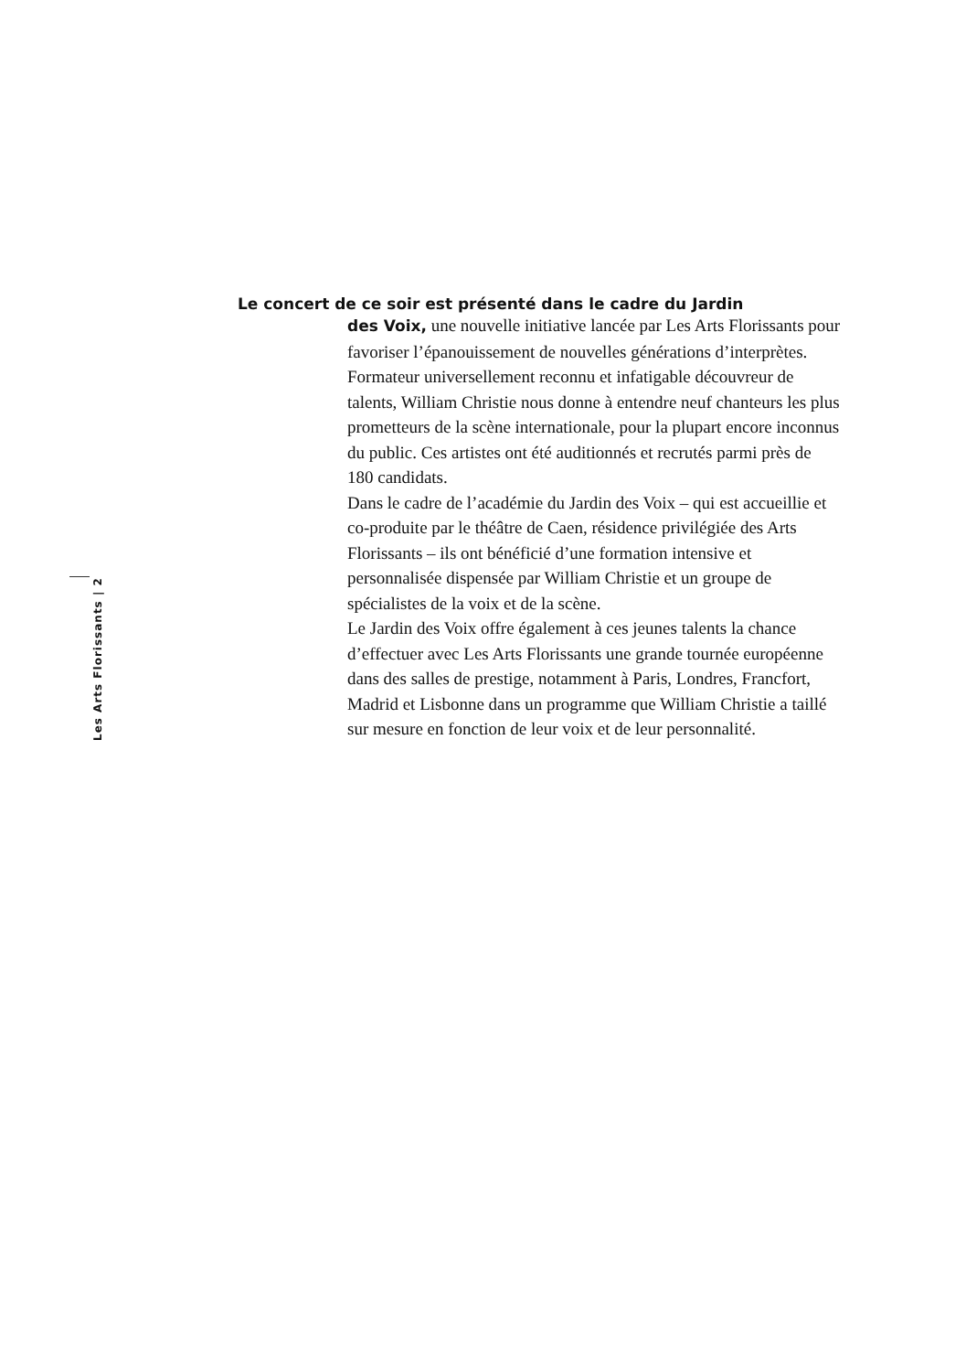Les Arts Florissants | 2
Le concert de ce soir est présenté dans le cadre du Jardin
des Voix, une nouvelle initiative lancée par Les Arts Florissants pour favoriser l’épanouissement de nouvelles générations d’interprètes. Formateur universellement reconnu et infatigable découvreur de talents, William Christie nous donne à entendre neuf chanteurs les plus prometteurs de la scène internationale, pour la plupart encore inconnus du public. Ces artistes ont été auditionnés et recrutés parmi près de 180 candidats.
Dans le cadre de l’académie du Jardin des Voix – qui est accueillie et co-produite par le théâtre de Caen, résidence privilégiée des Arts Florissants – ils ont bénéficié d’une formation intensive et personnalisée dispensée par William Christie et un groupe de spécialistes de la voix et de la scène.
Le Jardin des Voix offre également à ces jeunes talents la chance d’effectuer avec Les Arts Florissants une grande tournée européenne dans des salles de prestige, notamment à Paris, Londres, Francfort, Madrid et Lisbonne dans un programme que William Christie a taillé sur mesure en fonction de leur voix et de leur personnalité.